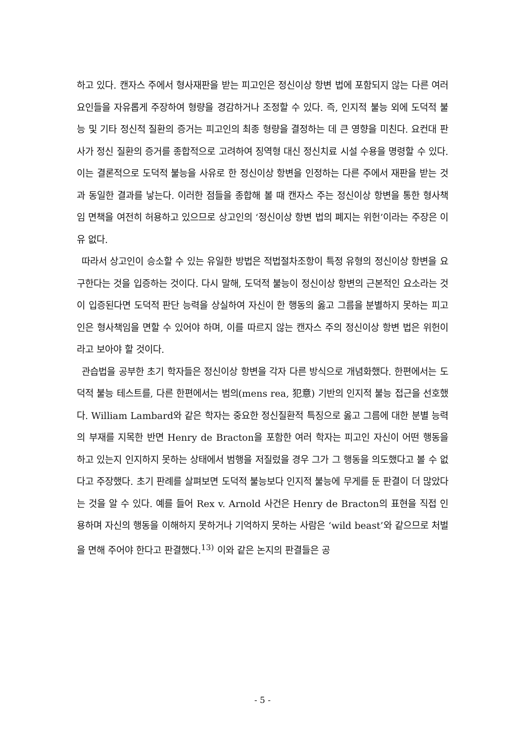하고 있다. 캔자스 주에서 형사재판을 받는 피고인은 정신이상 항변 법에 포함되지 않는 다른 여러 요인들을 자유롭게 주장하여 형량을 경감하거나 조정할 수 있다. 즉, 인지적 불능 외에 도덕적 불능 및 기타 정신적 질환의 증거는 피고인의 최종 형량을 결정하는 데 큰 영향을 미친다. 요컨대 판사가 정신 질환의 증거를 종합적으로 고려하여 징역형 대신 정신치료 시설 수용을 명령할 수 있다. 이는 결론적으로 도덕적 불능을 사유로 한 정신이상 항변을 인정하는 다른 주에서 재판을 받는 것과 동일한 결과를 낳는다. 이러한 점들을 종합해 볼 때 캔자스 주는 정신이상 항변을 통한 형사책임 면책을 여전히 허용하고 있으므로 상고인의 ‘정신이상 항변 법의 폐지는 위헌’이라는 주장은 이유 없다.
따라서 상고인이 승소할 수 있는 유일한 방법은 적법절차조항이 특정 유형의 정신이상 항변을 요구한다는 것을 입증하는 것이다. 다시 말해, 도덕적 불능이 정신이상 항변의 근본적인 요소라는 것이 입증된다면 도덕적 판단 능력을 상실하여 자신이 한 행동의 옳고 그름을 분별하지 못하는 피고인은 형사책임을 면할 수 있어야 하며, 이를 따르지 않는 캔자스 주의 정신이상 항변 법은 위헌이라고 보아야 할 것이다.
관습법을 공부한 초기 학자들은 정신이상 항변을 각자 다른 방식으로 개념화했다. 한편에서는 도덕적 불능 테스트를, 다른 한편에서는 범의(mens rea, 犯意) 기반의 인지적 불능 접근을 선호했다. William Lambard와 같은 학자는 중요한 정신질환적 특징으로 옳고 그름에 대한 분별 능력의 부재를 지목한 반면 Henry de Bracton을 포함한 여러 학자는 피고인 자신이 어떤 행동을 하고 있는지 인지하지 못하는 상태에서 범행을 저질렀을 경우 그가 그 행동을 의도했다고 볼 수 없다고 주장했다. 초기 판례를 살펴보면 도덕적 불능보다 인지적 불능에 무게를 둔 판결이 더 많았다는 것을 알 수 있다. 예를 들어 Rex v. Arnold 사건은 Henry de Bracton의 표현을 직접 인용하며 자신의 행동을 이해하지 못하거나 기억하지 못하는 사람은 ‘wild beast’와 같으므로 처벌을 면해 주어야 한다고 판결했다.<sup>13)</sup> 이와 같은 논지의 판결들은 공
- 5 -